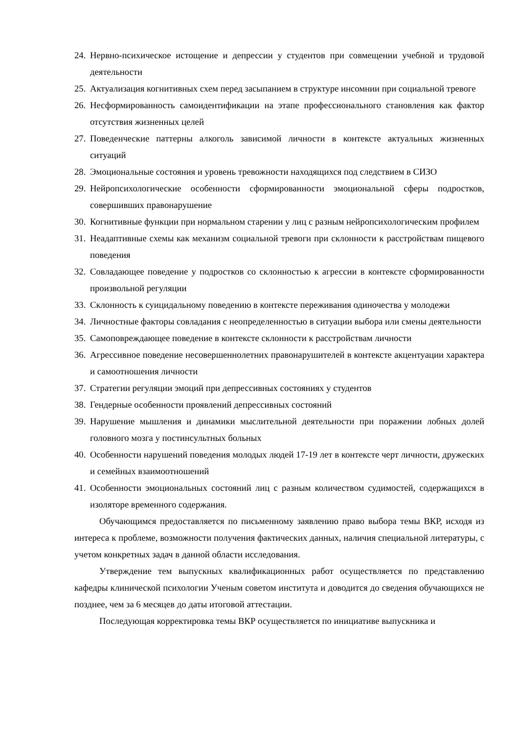24. Нервно-психическое истощение и депрессии у студентов при совмещении учебной и трудовой деятельности
25. Актуализация когнитивных схем перед засыпанием в структуре инсомнии при социальной тревоге
26. Несформированность самоидентификации на этапе профессионального становления как фактор отсутствия жизненных целей
27. Поведенческие паттерны алкоголь зависимой личности в контексте актуальных жизненных ситуаций
28. Эмоциональные состояния и уровень тревожности находящихся под следствием в СИЗО
29. Нейропсихологические особенности сформированности эмоциональной сферы подростков, совершивших правонарушение
30. Когнитивные функции при нормальном старении у лиц с разным нейропсихологическим профилем
31. Неадаптивные схемы как механизм социальной тревоги при склонности к расстройствам пищевого поведения
32. Совладающее поведение у подростков со склонностью к агрессии в контексте сформированности произвольной регуляции
33. Склонность к суицидальному поведению в контексте переживания одиночества у молодежи
34. Личностные факторы совладания с неопределенностью в ситуации выбора или смены деятельности
35. Самоповреждающее поведение в контексте склонности к расстройствам личности
36. Агрессивное поведение несовершеннолетних правонарушителей в контексте акцентуации характера и самоотношения личности
37. Стратегии регуляции эмоций при депрессивных состояниях у студентов
38. Гендерные особенности проявлений депрессивных состояний
39. Нарушение мышления и динамики мыслительной деятельности при поражении лобных долей головного мозга у постинсультных больных
40. Особенности нарушений поведения молодых людей 17-19 лет в контексте черт личности, дружеских и семейных взаимоотношений
41. Особенности эмоциональных состояний лиц с разным количеством судимостей, содержащихся в изоляторе временного содержания.
Обучающимся предоставляется по письменному заявлению право выбора темы ВКР, исходя из интереса к проблеме, возможности получения фактических данных, наличия специальной литературы, с учетом конкретных задач в данной области исследования.
Утверждение тем выпускных квалификационных работ осуществляется по представлению кафедры клинической психологии Ученым советом института и доводится до сведения обучающихся не позднее, чем за 6 месяцев до даты итоговой аттестации.
Последующая корректировка темы ВКР осуществляется по инициативе выпускника и